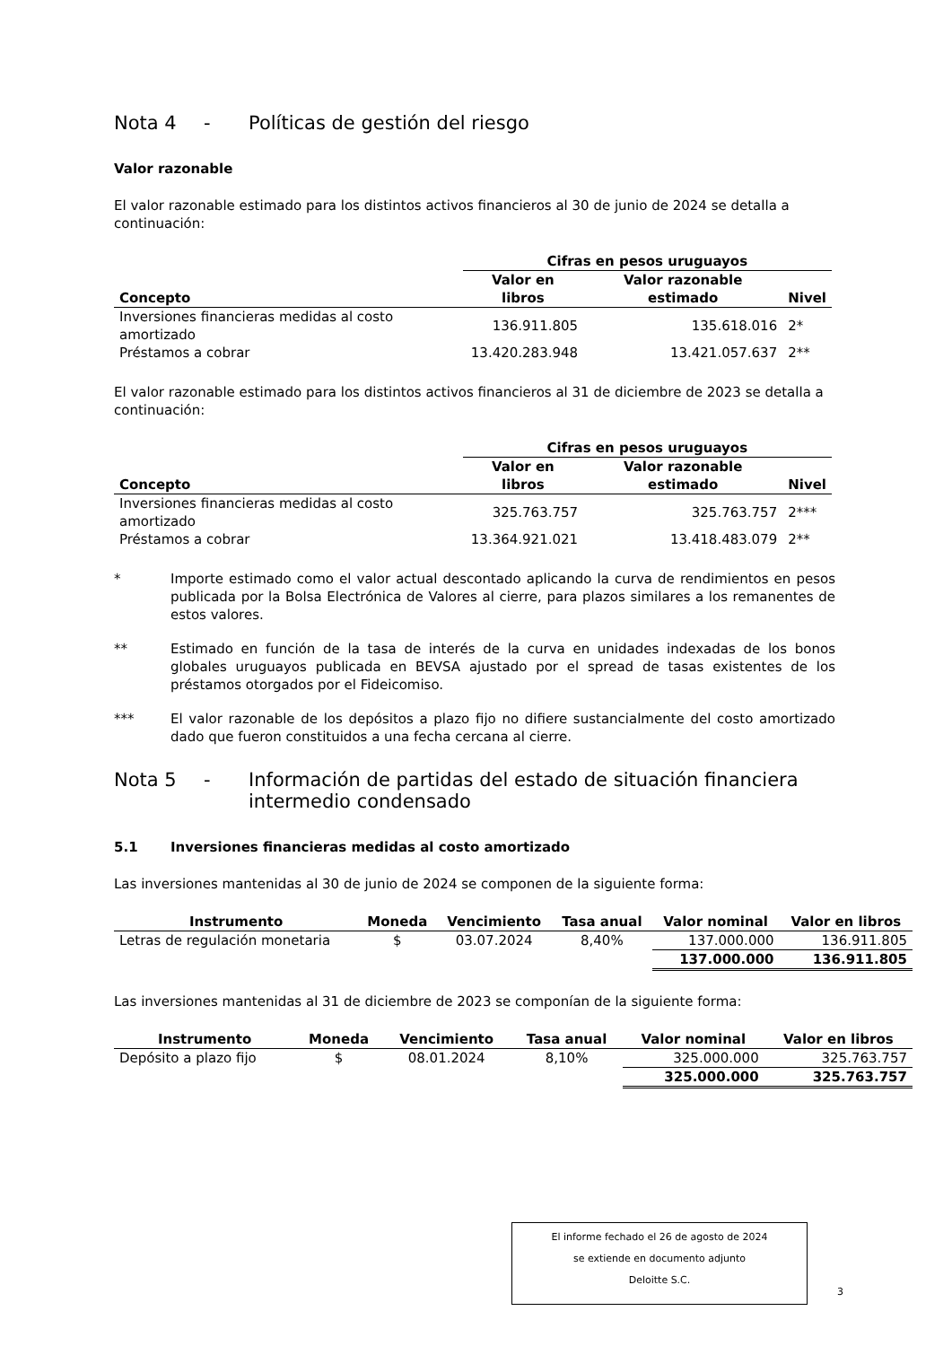Nota 4 - Políticas de gestión del riesgo
Valor razonable
El valor razonable estimado para los distintos activos financieros al 30 de junio de 2024 se detalla a continuación:
| | Cifras en pesos uruguayos | | |
| --- | --- | --- | --- |
| Concepto | Valor en libros | Valor razonable estimado | Nivel |
| Inversiones financieras medidas al costo amortizado | 136.911.805 | 135.618.016 | 2* |
| Préstamos a cobrar | 13.420.283.948 | 13.421.057.637 | 2** |
El valor razonable estimado para los distintos activos financieros al 31 de diciembre de 2023 se detalla a continuación:
| | Cifras en pesos uruguayos | | |
| --- | --- | --- | --- |
| Concepto | Valor en libros | Valor razonable estimado | Nivel |
| Inversiones financieras medidas al costo amortizado | 325.763.757 | 325.763.757 | 2*** |
| Préstamos a cobrar | 13.364.921.021 | 13.418.483.079 | 2** |
* Importe estimado como el valor actual descontado aplicando la curva de rendimientos en pesos publicada por la Bolsa Electrónica de Valores al cierre, para plazos similares a los remanentes de estos valores.
** Estimado en función de la tasa de interés de la curva en unidades indexadas de los bonos globales uruguayos publicada en BEVSA ajustado por el spread de tasas existentes de los préstamos otorgados por el Fideicomiso.
*** El valor razonable de los depósitos a plazo fijo no difiere sustancialmente del costo amortizado dado que fueron constituidos a una fecha cercana al cierre.
Nota 5 - Información de partidas del estado de situación financiera
intermedio condensado
5.1 Inversiones financieras medidas al costo amortizado
Las inversiones mantenidas al 30 de junio de 2024 se componen de la siguiente forma:
| Instrumento | Moneda | Vencimiento | Tasa anual | Valor nominal | Valor en libros |
| --- | --- | --- | --- | --- | --- |
| Letras de regulación monetaria | $ | 03.07.2024 | 8,40% | 137.000.000 | 136.911.805 |
| | | | | 137.000.000 | 136.911.805 |
Las inversiones mantenidas al 31 de diciembre de 2023 se componían de la siguiente forma:
| Instrumento | Moneda | Vencimiento | Tasa anual | Valor nominal | Valor en libros |
| --- | --- | --- | --- | --- | --- |
| Depósito a plazo fijo | $ | 08.01.2024 | 8,10% | 325.000.000 | 325.763.757 |
| | | | | 325.000.000 | 325.763.757 |
El informe fechado el 26 de agosto de 2024
se extiende en documento adjunto
Deloitte S.C.
3